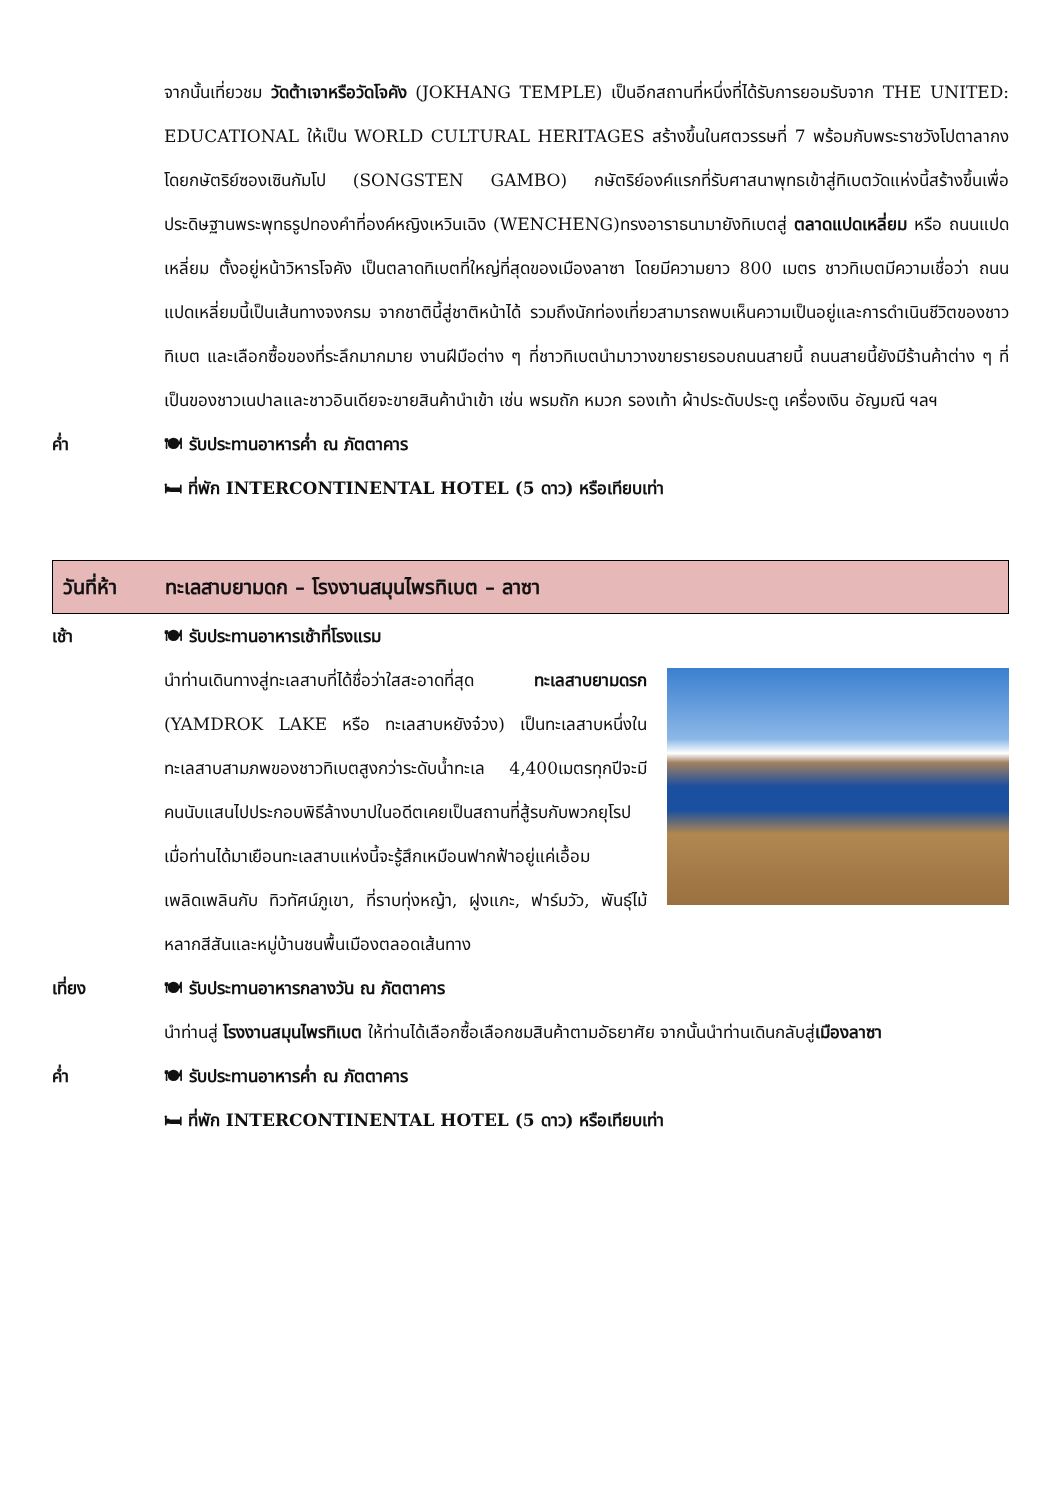จากนั้นเที่ยวชม วัดต้าเจาหรือวัดโจคัง (JOKHANG TEMPLE) เป็นอีกสถานที่หนึ่งที่ได้รับการยอมรับจาก THE UNITED: EDUCATIONAL ให้เป็น WORLD CULTURAL HERITAGES สร้างขึ้นในศตวรรษที่ 7 พร้อมกับพระราชวังโปตาลากง โดยกษัตริย์ซองเซินกัมโป (SONGSTEN GAMBO) กษัตริย์องค์แรกที่รับศาสนาพุทธเข้าสู่ทิเบตวัดแห่งนี้สร้างขึ้นเพื่อประดิษฐานพระพุทธรูปทองคำที่องค์หญิงเหวินเฉิง (WENCHENG)ทรงอาราธนามายังทิเบตสู่ ตลาดแปดเหลี่ยม หรือ ถนนแปดเหลี่ยม ตั้งอยู่หน้าวิหารโจคัง เป็นตลาดทิเบตที่ใหญ่ที่สุดของเมืองลาซา โดยมีความยาว 800 เมตร ชาวทิเบตมีความเชื่อว่า ถนนแปดเหลี่ยมนี้เป็นเส้นทางจงกรม จากชาตินี้สู่ชาติหน้าได้ รวมถึงนักท่องเที่ยวสามารถพบเห็นความเป็นอยู่และการดำเนินชีวิตของชาวทิเบต และเลือกซื้อของที่ระลึกมากมาย งานฝีมือต่าง ๆ ที่ชาวทิเบตนำมาวางขายรายรอบถนนสายนี้ ถนนสายนี้ยังมีร้านค้าต่าง ๆ ที่เป็นของชาวเนปาลและชาวอินเดียจะขายสินค้านำเข้า เช่น พรมถัก หมวก รองเท้า ผ้าประดับประตู เครื่องเงิน อัญมณี ฯลฯ
ค่ำ 🍽 รับประทานอาหารค่ำ ณ ภัตตาคาร
🛏 ที่พัก INTERCONTINENTAL HOTEL (5 ดาว) หรือเทียบเท่า
วันที่ห้า
ทะเลสาบยามดก – โรงงานสมุนไพรทิเบต – ลาซา
เช้า 🍽 รับประทานอาหารเช้าที่โรงแรม
นำท่านเดินทางสู่ทะเลสาบที่ได้ชื่อว่าใสสะอาดที่สุด ทะเลสาบยามดรก (YAMDROK LAKE หรือ ทะเลสาบหยังจ๋วง) เป็นทะเลสาบหนึ่งในทะเลสาบสามภพของชาวทิเบตสูงกว่าระดับน้ำทะเล 4,400เมตรทุกปีจะมีคนนับแสนไปประกอบพิธีล้างบาปในอดีตเคยเป็นสถานที่สู้รบกับพวกยุโรป เมื่อท่านได้มาเยือนทะเลสาบแห่งนี้จะรู้สึกเหมือนฟากฟ้าอยู่แค่เอื้อมเพลิดเพลินกับ ทิวทัศน์ภูเขา, ที่ราบทุ่งหญ้า, ฝูงแกะ, ฟาร์มวัว, พันธุ์ไม้หลากสีสันและหมู่บ้านชนพื้นเมืองตลอดเส้นทาง
เที่ยง 🍽 รับประทานอาหารกลางวัน ณ ภัตตาคาร
นำท่านสู่ โรงงานสมุนไพรทิเบต ให้ท่านได้เลือกซื้อเลือกชมสินค้าตามอัธยาศัย จากนั้นนำท่านเดินกลับสู่เมืองลาซา
ค่ำ 🍽 รับประทานอาหารค่ำ ณ ภัตตาคาร
🛏 ที่พัก INTERCONTINENTAL HOTEL (5 ดาว) หรือเทียบเท่า